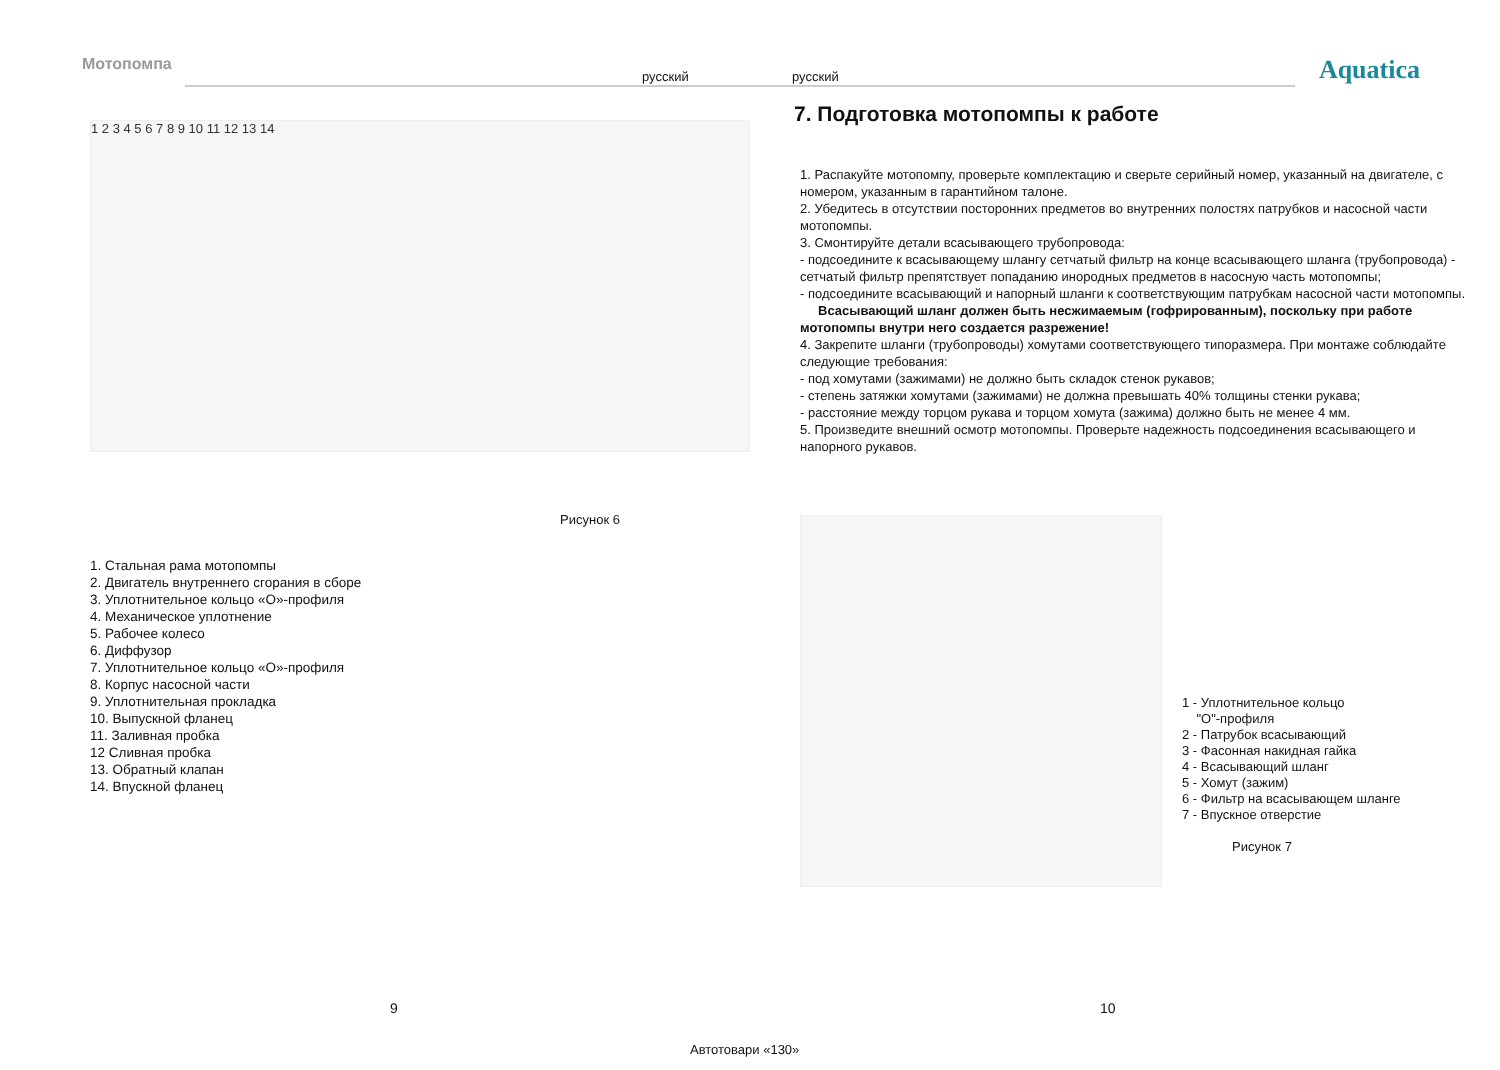Мотопомпа
русский русский
Aquatica
1 2 3 4 5 6 7 8 9 10 11 12 13 14
Рисунок 6
1. Стальная рама мотопомпы
2. Двигатель внутреннего сгорания в сборе
3. Уплотнительное кольцо «О»-профиля
4. Механическое уплотнение
5. Рабочее колесо
6. Диффузор
7. Уплотнительное кольцо «О»-профиля
8. Корпус насосной части
9. Уплотнительная прокладка
10. Выпускной фланец
11. Заливная пробка
12 Сливная пробка
13. Обратный клапан
14. Впускной фланец
7. Подготовка мотопомпы к работе
1. Распакуйте мотопомпу, проверьте комплектацию и сверьте серийный номер, указанный на двигателе, с номером, указанным в гарантийном талоне.
2. Убедитесь в отсутствии посторонних предметов во внутренних полостях патрубков и насосной части мотопомпы.
3. Смонтируйте детали всасывающего трубопровода:
- подсоедините к всасывающему шлангу сетчатый фильтр на конце всасывающего шланга (трубопровода) - сетчатый фильтр препятствует попаданию инородных предметов в насосную часть мотопомпы;
- подсоедините всасывающий и напорный шланги к соответствующим патрубкам насосной части мотопомпы.
Всасывающий шланг должен быть несжимаемым (гофрированным), поскольку при работе мотопомпы внутри него создается разрежение!
4. Закрепите шланги (трубопроводы) хомутами соответствующего типоразмера. При монтаже соблюдайте следующие требования:
- под хомутами (зажимами) не должно быть складок стенок рукавов;
- степень затяжки хомутами (зажимами) не должна превышать 40% толщины стенки рукава;
- расстояние между торцом рукава и торцом хомута (зажима) должно быть не менее 4 мм.
5. Произведите внешний осмотр мотопомпы. Проверьте надежность подсоединения всасывающего и напорного рукавов.
1 - Уплотнительное кольцо
"О"-профиля
2 - Патрубок всасывающий
3 - Фасонная накидная гайка
4 - Всасывающий шланг
5 - Хомут (зажим)
6 - Фильтр на всасывающем шланге
7 - Впускное отверстие
Рисунок 7
9 10
Автотовари «130»